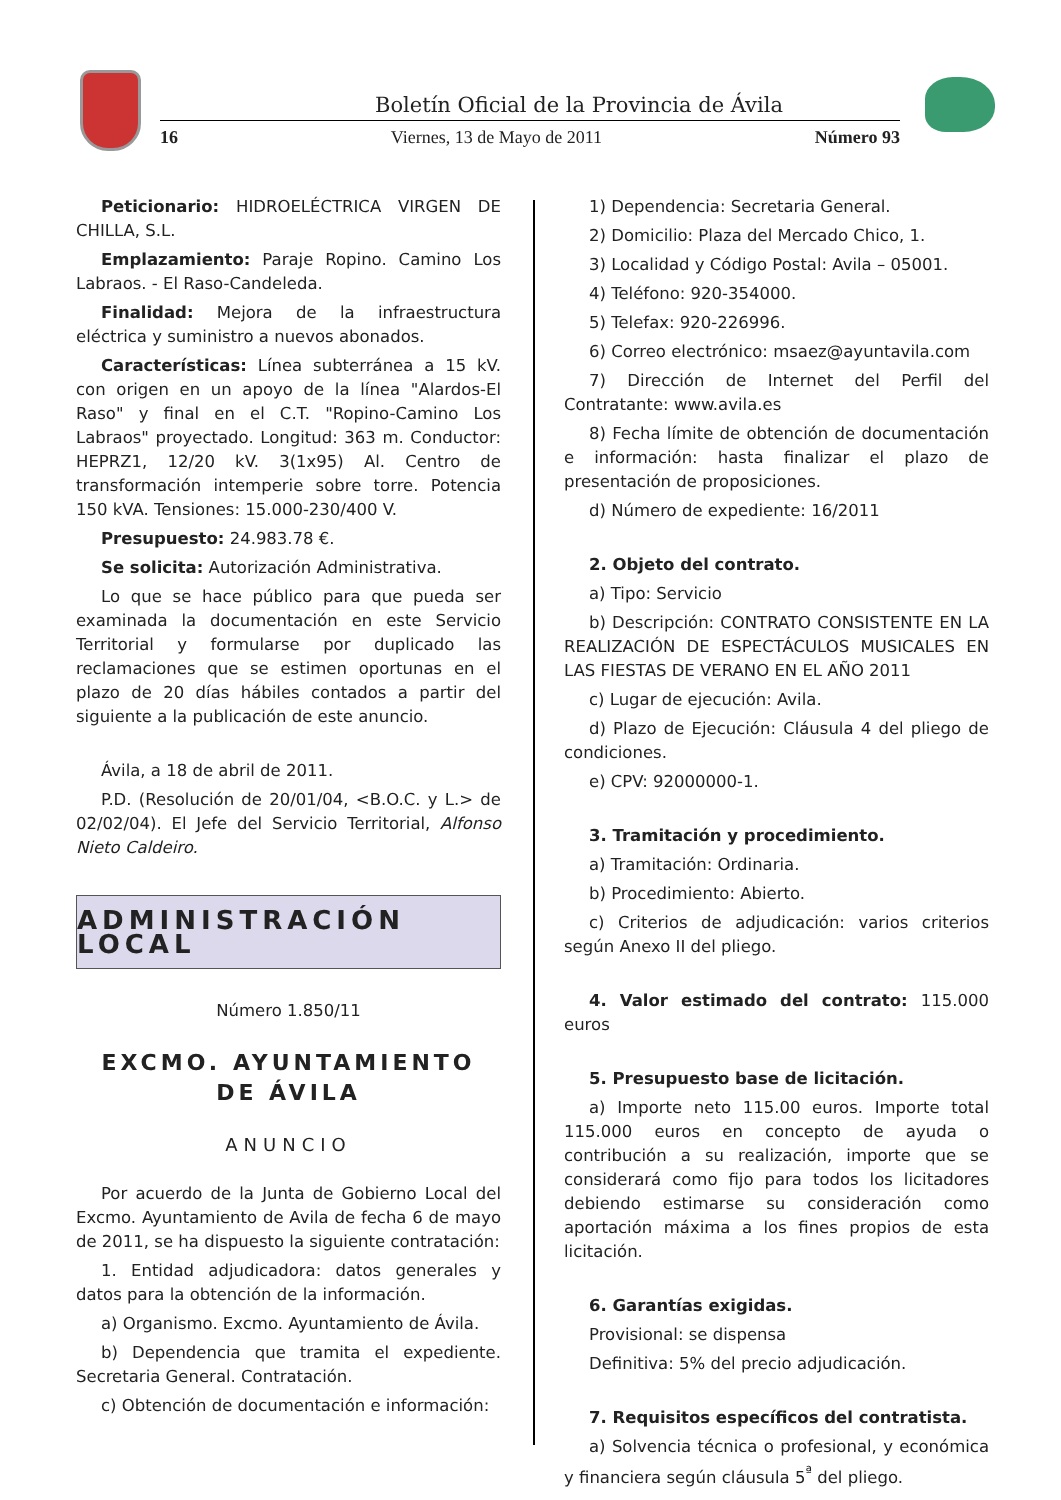Boletín Oficial de la Provincia de Ávila
16 Viernes, 13 de Mayo de 2011 Número 93
Peticionario: HIDROELÉCTRICA VIRGEN DE CHILLA, S.L.
Emplazamiento: Paraje Ropino. Camino Los Labraos. - El Raso-Candeleda.
Finalidad: Mejora de la infraestructura eléctrica y suministro a nuevos abonados.
Características: Línea subterránea a 15 kV. con origen en un apoyo de la línea "Alardos-El Raso" y final en el C.T. "Ropino-Camino Los Labraos" proyectado. Longitud: 363 m. Conductor: HEPRZ1, 12/20 kV. 3(1x95) Al. Centro de transformación intemperie sobre torre. Potencia 150 kVA. Tensiones: 15.000-230/400 V.
Presupuesto: 24.983.78 €.
Se solicita: Autorización Administrativa.
Lo que se hace público para que pueda ser examinada la documentación en este Servicio Territorial y formularse por duplicado las reclamaciones que se estimen oportunas en el plazo de 20 días hábiles contados a partir del siguiente a la publicación de este anuncio.
Ávila, a 18 de abril de 2011.
P.D. (Resolución de 20/01/04, <B.O.C. y L.> de 02/02/04). El Jefe del Servicio Territorial, Alfonso Nieto Caldeiro.
ADMINISTRACIÓN LOCAL
Número 1.850/11
EXCMO. AYUNTAMIENTO DE ÁVILA
ANUNCIO
Por acuerdo de la Junta de Gobierno Local del Excmo. Ayuntamiento de Avila de fecha 6 de mayo de 2011, se ha dispuesto la siguiente contratación:
1. Entidad adjudicadora: datos generales y datos para la obtención de la información.
a) Organismo. Excmo. Ayuntamiento de Ávila.
b) Dependencia que tramita el expediente. Secretaria General. Contratación.
c) Obtención de documentación e información:
1) Dependencia: Secretaria General.
2) Domicilio: Plaza del Mercado Chico, 1.
3) Localidad y Código Postal: Avila – 05001.
4) Teléfono: 920-354000.
5) Telefax: 920-226996.
6) Correo electrónico: msaez@ayuntavila.com
7) Dirección de Internet del Perfil del Contratante: www.avila.es
8) Fecha límite de obtención de documentación e información: hasta finalizar el plazo de presentación de proposiciones.
d) Número de expediente: 16/2011
2. Objeto del contrato.
a) Tipo: Servicio
b) Descripción: CONTRATO CONSISTENTE EN LA REALIZACIÓN DE ESPECTÁCULOS MUSICALES EN LAS FIESTAS DE VERANO EN EL AÑO 2011
c) Lugar de ejecución: Avila.
d) Plazo de Ejecución: Cláusula 4 del pliego de condiciones.
e) CPV: 92000000-1.
3. Tramitación y procedimiento.
a) Tramitación: Ordinaria.
b) Procedimiento: Abierto.
c) Criterios de adjudicación: varios criterios según Anexo II del pliego.
4. Valor estimado del contrato: 115.000 euros
5. Presupuesto base de licitación.
a) Importe neto 115.00 euros. Importe total 115.000 euros en concepto de ayuda o contribución a su realización, importe que se considerará como fijo para todos los licitadores debiendo estimarse su consideración como aportación máxima a los fines propios de esta licitación.
6. Garantías exigidas.
Provisional: se dispensa
Definitiva: 5% del precio adjudicación.
7. Requisitos específicos del contratista.
a) Solvencia técnica o profesional, y económica y financiera según cláusula 5<sup>ª</sup> del pliego.